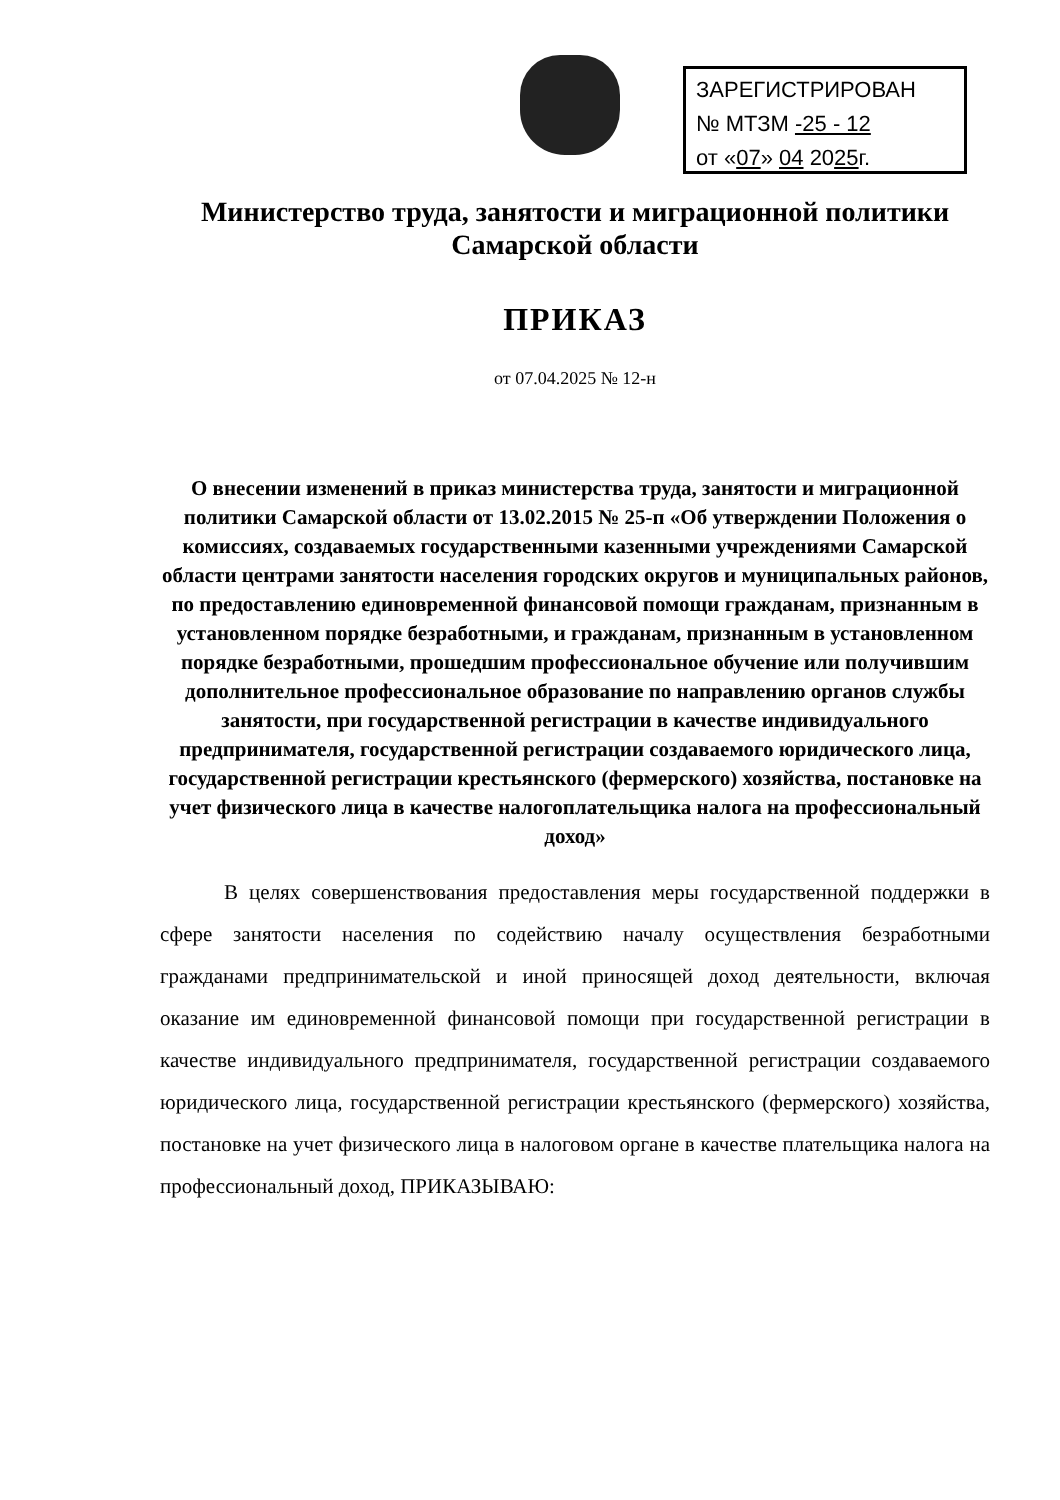ЗАРЕГИСТРИРОВАН
№ МТЗМ -25 - 12
от «07» 04 2025г.
Министерство труда, занятости и миграционной политики
Самарской области
ПРИКАЗ
от 07.04.2025 № 12-н
О внесении изменений в приказ министерства труда, занятости и миграционной политики Самарской области от 13.02.2015 № 25-п «Об утверждении Положения о комиссиях, создаваемых государственными казенными учреждениями Самарской области центрами занятости населения городских округов и муниципальных районов, по предоставлению единовременной финансовой помощи гражданам, признанным в установленном порядке безработными, и гражданам, признанным в установленном порядке безработными, прошедшим профессиональное обучение или получившим дополнительное профессиональное образование по направлению органов службы занятости, при государственной регистрации в качестве индивидуального предпринимателя, государственной регистрации создаваемого юридического лица, государственной регистрации крестьянского (фермерского) хозяйства, постановке на учет физического лица в качестве налогоплательщика налога на профессиональный доход»
В целях совершенствования предоставления меры государственной поддержки в сфере занятости населения по содействию началу осуществления безработными гражданами предпринимательской и иной приносящей доход деятельности, включая оказание им единовременной финансовой помощи при государственной регистрации в качестве индивидуального предпринимателя, государственной регистрации создаваемого юридического лица, государственной регистрации крестьянского (фермерского) хозяйства, постановке на учет физического лица в налоговом органе в качестве плательщика налога на профессиональный доход, ПРИКАЗЫВАЮ: